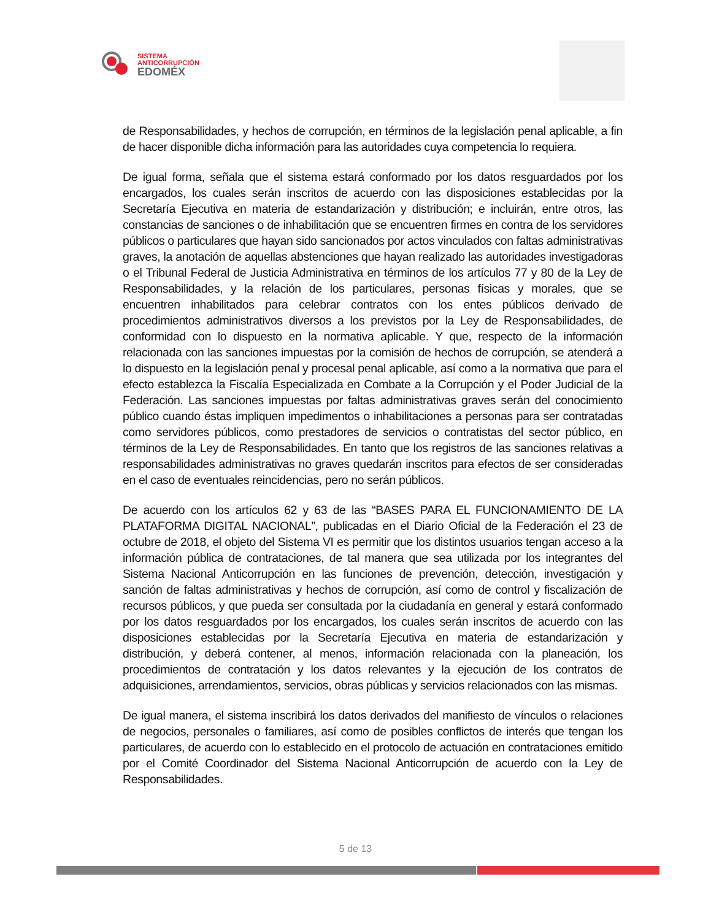SISTEMA
ANTICORRUPCIÓN
EDOMÉX
de Responsabilidades, y hechos de corrupción, en términos de la legislación penal aplicable, a fin de hacer disponible dicha información para las autoridades cuya competencia lo requiera.
De igual forma, señala que el sistema estará conformado por los datos resguardados por los encargados, los cuales serán inscritos de acuerdo con las disposiciones establecidas por la Secretaría Ejecutiva en materia de estandarización y distribución; e incluirán, entre otros, las constancias de sanciones o de inhabilitación que se encuentren firmes en contra de los servidores públicos o particulares que hayan sido sancionados por actos vinculados con faltas administrativas graves, la anotación de aquellas abstenciones que hayan realizado las autoridades investigadoras o el Tribunal Federal de Justicia Administrativa en términos de los artículos 77 y 80 de la Ley de Responsabilidades, y la relación de los particulares, personas físicas y morales, que se encuentren inhabilitados para celebrar contratos con los entes públicos derivado de procedimientos administrativos diversos a los previstos por la Ley de Responsabilidades, de conformidad con lo dispuesto en la normativa aplicable. Y que, respecto de la información relacionada con las sanciones impuestas por la comisión de hechos de corrupción, se atenderá a lo dispuesto en la legislación penal y procesal penal aplicable, así como a la normativa que para el efecto establezca la Fiscalía Especializada en Combate a la Corrupción y el Poder Judicial de la Federación. Las sanciones impuestas por faltas administrativas graves serán del conocimiento público cuando éstas impliquen impedimentos o inhabilitaciones a personas para ser contratadas como servidores públicos, como prestadores de servicios o contratistas del sector público, en términos de la Ley de Responsabilidades. En tanto que los registros de las sanciones relativas a responsabilidades administrativas no graves quedarán inscritos para efectos de ser consideradas en el caso de eventuales reincidencias, pero no serán públicos.
De acuerdo con los artículos 62 y 63 de las “BASES PARA EL FUNCIONAMIENTO DE LA PLATAFORMA DIGITAL NACIONAL”, publicadas en el Diario Oficial de la Federación el 23 de octubre de 2018, el objeto del Sistema VI es permitir que los distintos usuarios tengan acceso a la información pública de contrataciones, de tal manera que sea utilizada por los integrantes del Sistema Nacional Anticorrupción en las funciones de prevención, detección, investigación y sanción de faltas administrativas y hechos de corrupción, así como de control y fiscalización de recursos públicos, y que pueda ser consultada por la ciudadanía en general y estará conformado por los datos resguardados por los encargados, los cuales serán inscritos de acuerdo con las disposiciones establecidas por la Secretaría Ejecutiva en materia de estandarización y distribución, y deberá contener, al menos, información relacionada con la planeación, los procedimientos de contratación y los datos relevantes y la ejecución de los contratos de adquisiciones, arrendamientos, servicios, obras públicas y servicios relacionados con las mismas.
De igual manera, el sistema inscribirá los datos derivados del manifiesto de vínculos o relaciones de negocios, personales o familiares, así como de posibles conflictos de interés que tengan los particulares, de acuerdo con lo establecido en el protocolo de actuación en contrataciones emitido por el Comité Coordinador del Sistema Nacional Anticorrupción de acuerdo con la Ley de Responsabilidades.
5 de 13